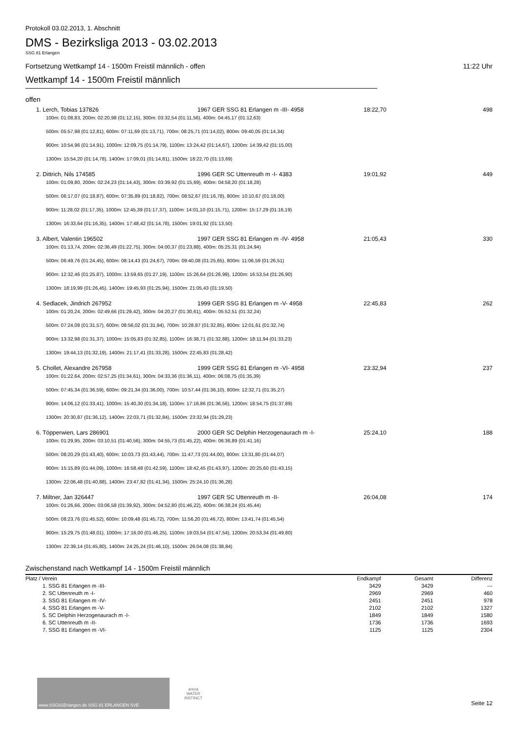Protokoll 03.02.2013, 1. Abschnitt
DMS - Bezirksliga 2013 - 03.02.2013
SSG 81 Erlangen
Fortsetzung Wettkampf 14 - 1500m Freistil männlich - offen 11:22 Uhr
Wettkampf 14 - 1500m Freistil männlich
offen
1. Lerch, Tobias 137826 1967 GER SSG 81 Erlangen m -III- 4958 18:22,70 498
100m: 01:08,83, 200m: 02:20,98 (01:12,15), 300m: 03:32,54 (01:11,56), 400m: 04:45,17 (01:12,63)
500m: 05:57,98 (01:12,81), 600m: 07:11,69 (01:13,71), 700m: 08:25,71 (01:14,02), 800m: 09:40,05 (01:14,34)
900m: 10:54,96 (01:14,91), 1000m: 12:09,75 (01:14,79), 1100m: 13:24,42 (01:14,67), 1200m: 14:39,42 (01:15,00)
1300m: 15:54,20 (01:14,78), 1400m: 17:09,01 (01:14,81), 1500m: 18:22,70 (01:13,69)
2. Dittrich, Nils 174585 1996 GER SC Uttenreuth m -I- 4383 19:01,92 449
100m: 01:09,80, 200m: 02:24,23 (01:14,43), 300m: 03:39,92 (01:15,69), 400m: 04:58,20 (01:18,28)
500m: 06:17,07 (01:18,87), 600m: 07:35,89 (01:18,82), 700m: 08:52,67 (01:16,78), 800m: 10:10,67 (01:18,00)
900m: 11:28,02 (01:17,35), 1000m: 12:45,39 (01:17,37), 1100m: 14:01,10 (01:15,71), 1200m: 15:17,29 (01:16,19)
1300m: 16:33,64 (01:16,35), 1400m: 17:48,42 (01:14,78), 1500m: 19:01,92 (01:13,50)
3. Albert, Valentin 196502 1997 GER SSG 81 Erlangen m -IV- 4958 21:05,43 330
100m: 01:13,74, 200m: 02:36,49 (01:22,75), 300m: 04:00,37 (01:23,88), 400m: 05:25,31 (01:24,94)
500m: 06:49,76 (01:24,45), 600m: 08:14,43 (01:24,67), 700m: 09:40,08 (01:25,65), 800m: 11:06,59 (01:26,51)
900m: 12:32,46 (01:25,87), 1000m: 13:59,65 (01:27,19), 1100m: 15:26,64 (01:26,99), 1200m: 16:53,54 (01:26,90)
1300m: 18:19,99 (01:26,45), 1400m: 19:45,93 (01:25,94), 1500m: 21:05,43 (01:19,50)
4. Sedlacek, Jindrich 267952 1999 GER SSG 81 Erlangen m -V- 4958 22:45,83 262
100m: 01:20,24, 200m: 02:49,66 (01:29,42), 300m: 04:20,27 (01:30,61), 400m: 05:52,51 (01:32,24)
500m: 07:24,08 (01:31,57), 600m: 08:56,02 (01:31,94), 700m: 10:28,87 (01:32,85), 800m: 12:01,61 (01:32,74)
900m: 13:32,98 (01:31,37), 1000m: 15:05,83 (01:32,85), 1100m: 16:38,71 (01:32,88), 1200m: 18:11,94 (01:33,23)
1300m: 19:44,13 (01:32,19), 1400m: 21:17,41 (01:33,28), 1500m: 22:45,83 (01:28,42)
5. Chollet, Alexandre 267958 1999 GER SSG 81 Erlangen m -VI- 4958 23:32,94 237
100m: 01:22,64, 200m: 02:57,25 (01:34,61), 300m: 04:33,36 (01:36,11), 400m: 06:08,75 (01:35,39)
500m: 07:45,34 (01:36,59), 600m: 09:21,34 (01:36,00), 700m: 10:57,44 (01:36,10), 800m: 12:32,71 (01:35,27)
900m: 14:06,12 (01:33,41), 1000m: 15:40,30 (01:34,18), 1100m: 17:16,86 (01:36,56), 1200m: 18:54,75 (01:37,89)
1300m: 20:30,87 (01:36,12), 1400m: 22:03,71 (01:32,84), 1500m: 23:32,94 (01:29,23)
6. Töpperwien, Lars 286901 2000 GER SC Delphin Herzogenaurach m -I- 25:24,10 188
100m: 01:29,95, 200m: 03:10,51 (01:40,56), 300m: 04:55,73 (01:45,22), 400m: 06:36,89 (01:41,16)
500m: 08:20,29 (01:43,40), 600m: 10:03,73 (01:43,44), 700m: 11:47,73 (01:44,00), 800m: 13:31,80 (01:44,07)
900m: 15:15,89 (01:44,09), 1000m: 16:58,48 (01:42,59), 1100m: 18:42,45 (01:43,97), 1200m: 20:25,60 (01:43,15)
1300m: 22:06,48 (01:40,88), 1400m: 23:47,82 (01:41,34), 1500m: 25:24,10 (01:36,28)
7. Miltner, Jan 326447 1997 GER SC Uttenreuth m -II- 26:04,08 174
100m: 01:26,66, 200m: 03:06,58 (01:39,92), 300m: 04:52,80 (01:46,22), 400m: 06:38,24 (01:45,44)
500m: 08:23,76 (01:45,52), 600m: 10:09,48 (01:45,72), 700m: 11:56,20 (01:46,72), 800m: 13:41,74 (01:45,54)
900m: 15:29,75 (01:48,01), 1000m: 17:16,00 (01:46,25), 1100m: 19:03,54 (01:47,54), 1200m: 20:53,34 (01:49,80)
1300m: 22:39,14 (01:45,80), 1400m: 24:25,24 (01:46,10), 1500m: 26:04,08 (01:38,84)
Zwischenstand nach Wettkampf 14 - 1500m Freistil männlich
| Platz / Verein | Endkampf | Gesamt | Differenz |
| --- | --- | --- | --- |
| 1. SSG 81 Erlangen m -III- | 3429 | 3429 | --- |
| 2. SC Uttenreuth m -I- | 2969 | 2969 | 460 |
| 3. SSG 81 Erlangen m -IV- | 2451 | 2451 | 978 |
| 4. SSG 81 Erlangen m -V- | 2102 | 2102 | 1327 |
| 5. SC Delphin Herzogenaurach m -I- | 1849 | 1849 | 1580 |
| 6. SC Uttenreuth m -II- | 1736 | 1736 | 1693 |
| 7. SSG 81 Erlangen m -VI- | 1125 | 1125 | 2304 |
www.SSG81Erlangen.de SSG 81 ERLANGEN SVE
arena
WATER
INSTINCT
Seite 12